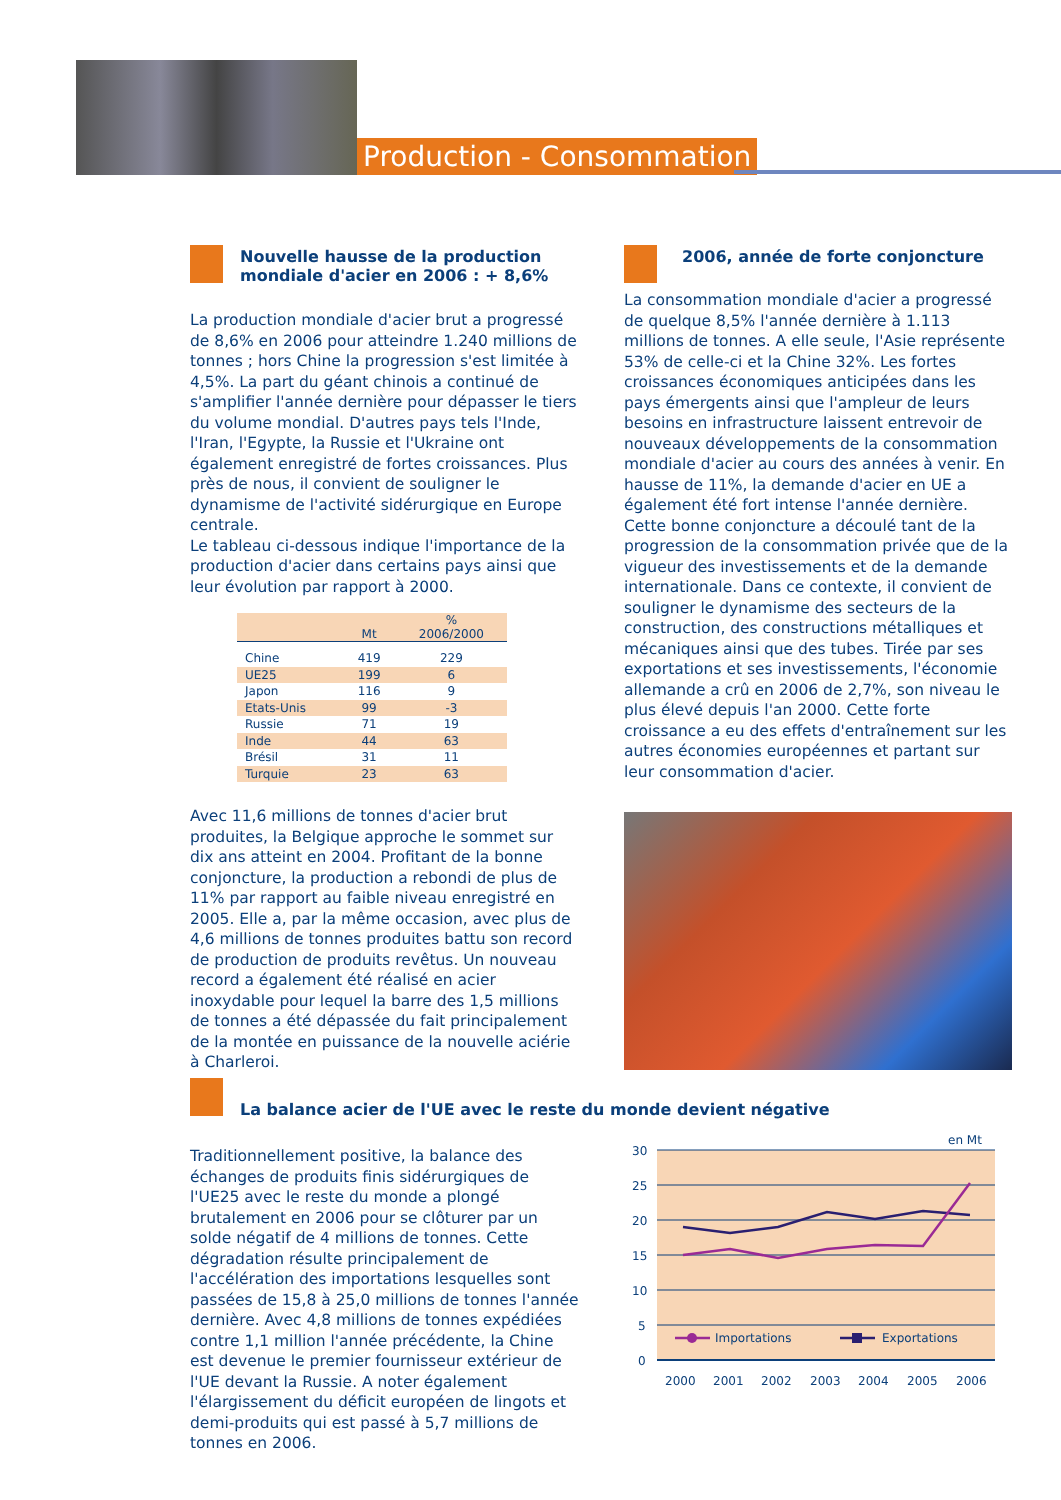Production - Consommation
Nouvelle hausse de la production mondiale d'acier en 2006 : + 8,6%
La production mondiale d'acier brut a progressé de 8,6% en 2006 pour atteindre 1.240 millions de tonnes ; hors Chine la progression s'est limitée à 4,5%. La part du géant chinois a continué de s'amplifier l'année dernière pour dépasser le tiers du volume mondial. D'autres pays tels l'Inde, l'Iran, l'Egypte, la Russie et l'Ukraine ont également enregistré de fortes croissances. Plus près de nous, il convient de souligner le dynamisme de l'activité sidérurgique en Europe centrale.
Le tableau ci-dessous indique l'importance de la production d'acier dans certains pays ainsi que leur évolution par rapport à 2000.
| | Mt | % 2006/2000 |
| --- | --- | --- |
| Chine | 419 | 229 |
| UE25 | 199 | 6 |
| Japon | 116 | 9 |
| Etats-Unis | 99 | -3 |
| Russie | 71 | 19 |
| Inde | 44 | 63 |
| Brésil | 31 | 11 |
| Turquie | 23 | 63 |
Avec 11,6 millions de tonnes d'acier brut produites, la Belgique approche le sommet sur dix ans atteint en 2004. Profitant de la bonne conjoncture, la production a rebondi de plus de 11% par rapport au faible niveau enregistré en 2005. Elle a, par la même occasion, avec plus de 4,6 millions de tonnes produites battu son record de production de produits revêtus. Un nouveau record a également été réalisé en acier inoxydable pour lequel la barre des 1,5 millions de tonnes a été dépassée du fait principalement de la montée en puissance de la nouvelle aciérie à Charleroi.
2006, année de forte conjoncture
La consommation mondiale d'acier a progressé de quelque 8,5% l'année dernière à 1.113 millions de tonnes. A elle seule, l'Asie représente 53% de celle-ci et la Chine 32%. Les fortes croissances économiques anticipées dans les pays émergents ainsi que l'ampleur de leurs besoins en infrastructure laissent entrevoir de nouveaux développements de la consommation mondiale d'acier au cours des années à venir. En hausse de 11%, la demande d'acier en UE a également été fort intense l'année dernière. Cette bonne conjoncture a découlé tant de la progression de la consommation privée que de la vigueur des investissements et de la demande internationale. Dans ce contexte, il convient de souligner le dynamisme des secteurs de la construction, des constructions métalliques et mécaniques ainsi que des tubes. Tirée par ses exportations et ses investissements, l'économie allemande a crû en 2006 de 2,7%, son niveau le plus élevé depuis l'an 2000. Cette forte croissance a eu des effets d'entraînement sur les autres économies européennes et partant sur leur consommation d'acier.
La balance acier de l'UE avec le reste du monde devient négative
Traditionnellement positive, la balance des échanges de produits finis sidérurgiques de l'UE25 avec le reste du monde a plongé brutalement en 2006 pour se clôturer par un solde négatif de 4 millions de tonnes. Cette dégradation résulte principalement de l'accélération des importations lesquelles sont passées de 15,8 à 25,0 millions de tonnes l'année dernière. Avec 4,8 millions de tonnes expédiées contre 1,1 million l'année précédente, la Chine est devenue le premier fournisseur extérieur de l'UE devant la Russie. A noter également l'élargissement du déficit européen de lingots et demi-produits qui est passé à 5,7 millions de tonnes en 2006.
en Mt
30
25
20
15
10
5
0
2000
2001
2002
2003
2004
2005
2006
Importations
Exportations